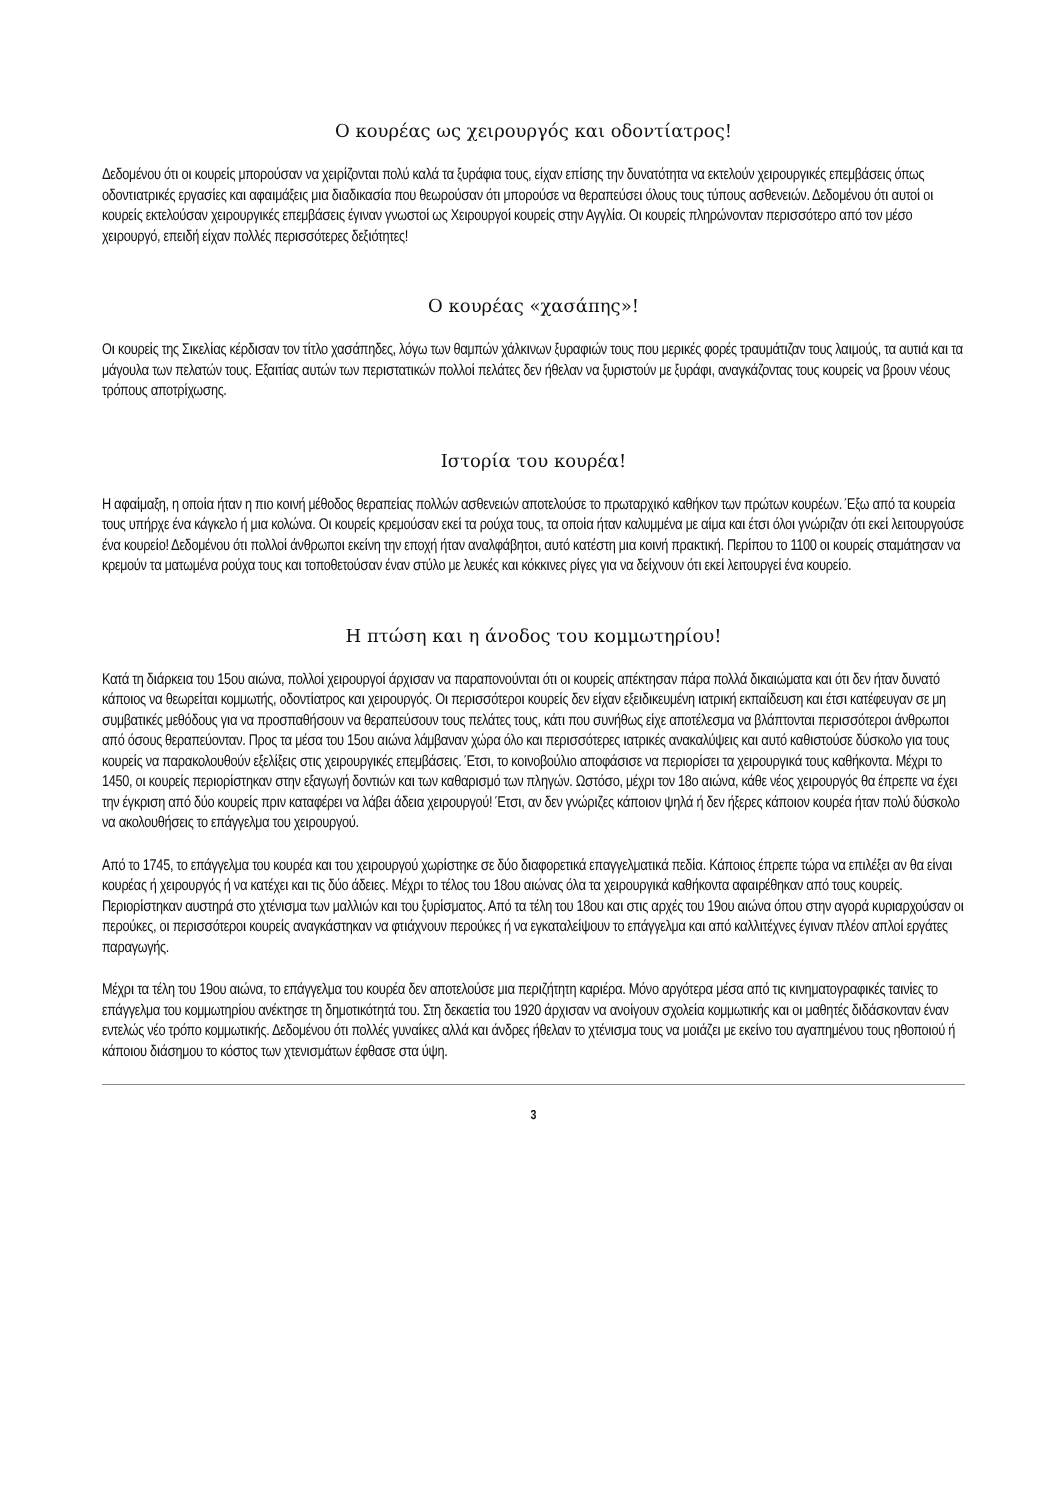Ο κουρέας ως χειρουργός και οδοντίατρος!
Δεδομένου ότι οι κουρείς μπορούσαν να χειρίζονται πολύ καλά τα ξυράφια τους, είχαν επίσης την δυνατότητα να εκτελούν χειρουργικές επεμβάσεις όπως οδοντιατρικές εργασίες και αφαιμάξεις μια διαδικασία που θεωρούσαν ότι μπορούσε να θεραπεύσει όλους τους τύπους ασθενειών. Δεδομένου ότι αυτοί οι κουρείς εκτελούσαν χειρουργικές επεμβάσεις έγιναν γνωστοί ως Χειρουργοί κουρείς στην Αγγλία. Οι κουρείς πληρώνονταν περισσότερο από τον μέσο χειρουργό, επειδή είχαν πολλές περισσότερες δεξιότητες!
Ο κουρέας «χασάπης»!
Οι κουρείς της Σικελίας κέρδισαν τον τίτλο χασάπηδες, λόγω των θαμπών χάλκινων ξυραφιών τους που μερικές φορές τραυμάτιζαν τους λαιμούς, τα αυτιά και τα μάγουλα των πελατών τους. Εξαιτίας αυτών των περιστατικών πολλοί πελάτες δεν ήθελαν να ξυριστούν με ξυράφι, αναγκάζοντας τους κουρείς να βρουν νέους τρόπους αποτρίχωσης.
Ιστορία του κουρέα!
Η αφαίμαξη, η οποία ήταν η πιο κοινή μέθοδος θεραπείας πολλών ασθενειών αποτελούσε το πρωταρχικό καθήκον των πρώτων κουρέων. Έξω από τα κουρεία τους υπήρχε ένα κάγκελο ή μια κολώνα. Οι κουρείς κρεμούσαν εκεί τα ρούχα τους, τα οποία ήταν καλυμμένα με αίμα και έτσι όλοι γνώριζαν ότι εκεί λειτουργούσε ένα κουρείο! Δεδομένου ότι πολλοί άνθρωποι εκείνη την εποχή ήταν αναλφάβητοι, αυτό κατέστη μια κοινή πρακτική. Περίπου το 1100 οι κουρείς σταμάτησαν να κρεμούν τα ματωμένα ρούχα τους και τοποθετούσαν έναν στύλο με λευκές και κόκκινες ρίγες για να δείχνουν ότι εκεί λειτουργεί ένα κουρείο.
Η πτώση και η άνοδος του κομμωτηρίου!
Κατά τη διάρκεια του 15ου αιώνα, πολλοί χειρουργοί άρχισαν να παραπονούνται ότι οι κουρείς απέκτησαν πάρα πολλά δικαιώματα και ότι δεν ήταν δυνατό κάποιος να θεωρείται κομμωτής, οδοντίατρος και χειρουργός. Οι περισσότεροι κουρείς δεν είχαν εξειδικευμένη ιατρική εκπαίδευση και έτσι κατέφευγαν σε μη συμβατικές μεθόδους για να προσπαθήσουν να θεραπεύσουν τους πελάτες τους, κάτι που συνήθως είχε αποτέλεσμα να βλάπτονται περισσότεροι άνθρωποι από όσους θεραπεύονταν. Προς τα μέσα του 15ου αιώνα λάμβαναν χώρα όλο και περισσότερες ιατρικές ανακαλύψεις και αυτό καθιστούσε δύσκολο για τους κουρείς να παρακολουθούν εξελίξεις στις χειρουργικές επεμβάσεις. Έτσι, το κοινοβούλιο αποφάσισε να περιορίσει τα χειρουργικά τους καθήκοντα. Μέχρι το 1450, οι κουρείς περιορίστηκαν στην εξαγωγή δοντιών και των καθαρισμό των πληγών. Ωστόσο, μέχρι τον 18ο αιώνα, κάθε νέος χειρουργός θα έπρεπε να έχει την έγκριση από δύο κουρείς πριν καταφέρει να λάβει άδεια χειρουργού! Έτσι, αν δεν γνώριζες κάποιον ψηλά ή δεν ήξερες κάποιον κουρέα ήταν πολύ δύσκολο να ακολουθήσεις το επάγγελμα του χειρουργού.
Από το 1745, το επάγγελμα του κουρέα και του χειρουργού χωρίστηκε σε δύο διαφορετικά επαγγελματικά πεδία. Κάποιος έπρεπε τώρα να επιλέξει αν θα είναι κουρέας ή χειρουργός ή να κατέχει και τις δύο άδειες. Μέχρι το τέλος του 18ου αιώνας όλα τα χειρουργικά καθήκοντα αφαιρέθηκαν από τους κουρείς. Περιορίστηκαν αυστηρά στο χτένισμα των μαλλιών και του ξυρίσματος. Από τα τέλη του 18ου και στις αρχές του 19ου αιώνα όπου στην αγορά κυριαρχούσαν οι περούκες, οι περισσότεροι κουρείς αναγκάστηκαν να φτιάχνουν περούκες ή να εγκαταλείψουν το επάγγελμα και από καλλιτέχνες έγιναν πλέον απλοί εργάτες παραγωγής.
Μέχρι τα τέλη του 19ου αιώνα, το επάγγελμα του κουρέα δεν αποτελούσε μια περιζήτητη καριέρα. Μόνο αργότερα μέσα από τις κινηματογραφικές ταινίες το επάγγελμα του κομμωτηρίου ανέκτησε τη δημοτικότητά του. Στη δεκαετία του 1920 άρχισαν να ανοίγουν σχολεία κομμωτικής και οι μαθητές διδάσκονταν έναν εντελώς νέο τρόπο κομμωτικής. Δεδομένου ότι πολλές γυναίκες αλλά και άνδρες ήθελαν το χτένισμα τους να μοιάζει με εκείνο του αγαπημένου τους ηθοποιού ή κάποιου διάσημου το κόστος των χτενισμάτων έφθασε στα ύψη.
3